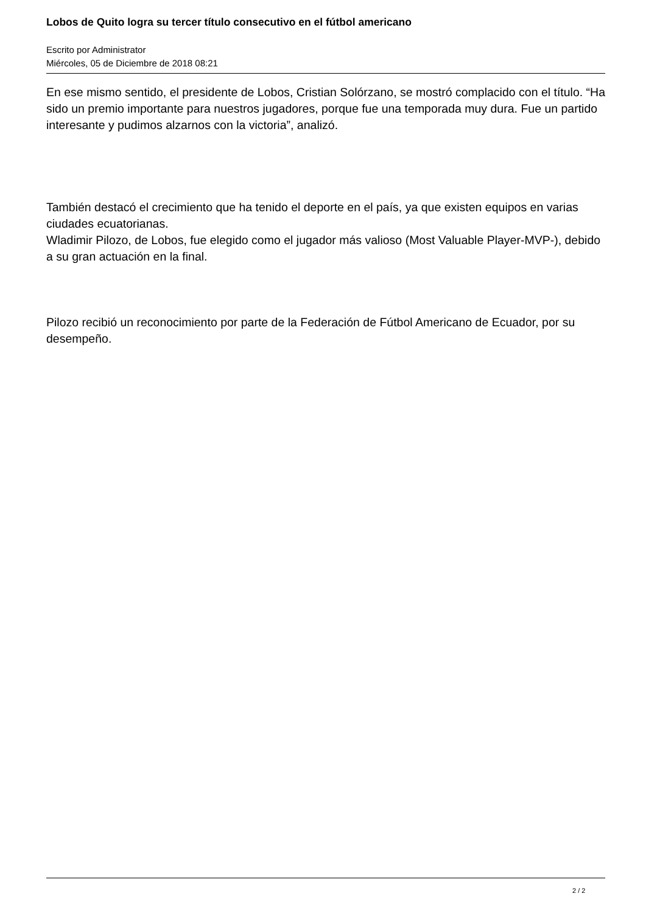Lobos de Quito logra su tercer título consecutivo en el fútbol americano
Escrito por Administrator
Miércoles, 05 de Diciembre de 2018 08:21
En ese mismo sentido, el presidente de Lobos, Cristian Solórzano, se mostró complacido con el título. “Ha sido un premio importante para nuestros jugadores, porque fue una temporada muy dura. Fue un partido interesante y pudimos alzarnos con la victoria”, analizó.
También destacó el crecimiento que ha tenido el deporte en el país, ya que existen equipos en varias ciudades ecuatorianas.
Wladimir Pilozo, de Lobos, fue elegido como el jugador más valioso (Most Valuable Player-MVP-), debido a su gran actuación en la final.
Pilozo recibió un reconocimiento por parte de la Federación de Fútbol Americano de Ecuador, por su desempeño.
2 / 2